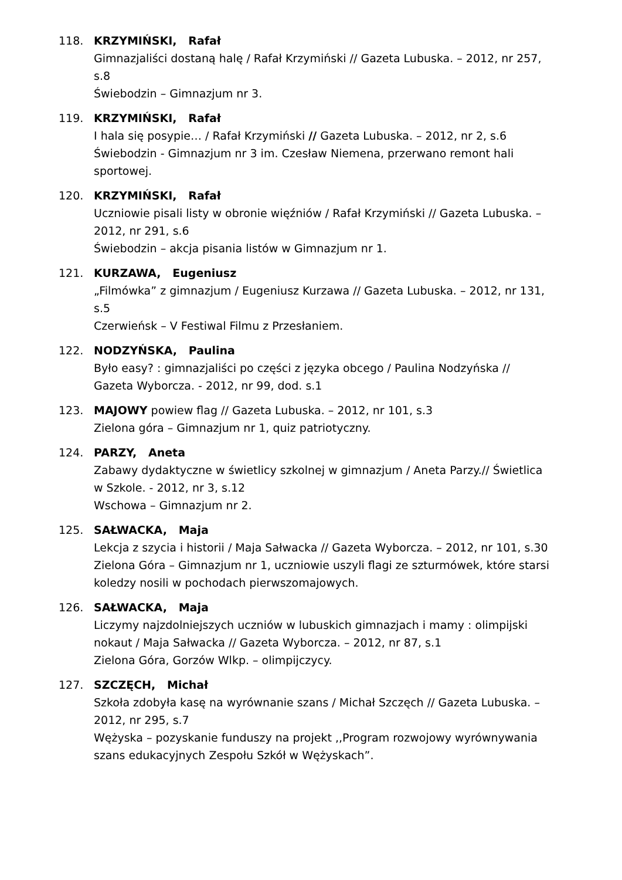118. KRZYMIŃSKI, Rafał
Gimnazjaliści dostaną halę / Rafał Krzymiński // Gazeta Lubuska. – 2012, nr 257, s.8
Świebodzin – Gimnazjum nr 3.
119. KRZYMIŃSKI, Rafał
I hala się posypie… / Rafał Krzymiński // Gazeta Lubuska. – 2012, nr 2, s.6
Świebodzin - Gimnazjum nr 3 im. Czesław Niemena, przerwano remont hali sportowej.
120. KRZYMIŃSKI, Rafał
Uczniowie pisali listy w obronie więźniów / Rafał Krzymiński // Gazeta Lubuska. – 2012, nr 291, s.6
Świebodzin – akcja pisania listów w Gimnazjum nr 1.
121. KURZAWA, Eugeniusz
„Filmówka” z gimnazjum / Eugeniusz Kurzawa // Gazeta Lubuska. – 2012, nr 131, s.5
Czerwieńsk – V Festiwal Filmu z Przesłaniem.
122. NODZYŃSKA, Paulina
Było easy? : gimnazjaliści po części z języka obcego / Paulina Nodzyńska // Gazeta Wyborcza. - 2012, nr 99, dod. s.1
123. MAJOWY powiew flag // Gazeta Lubuska. – 2012, nr 101, s.3
Zielona góra – Gimnazjum nr 1, quiz patriotyczny.
124. PARZY, Aneta
Zabawy dydaktyczne w świetlicy szkolnej w gimnazjum / Aneta Parzy.// Świetlica w Szkole. - 2012, nr 3, s.12
Wschowa – Gimnazjum nr 2.
125. SAŁWACKA, Maja
Lekcja z szycia i historii / Maja Sałwacka // Gazeta Wyborcza. – 2012, nr 101, s.30
Zielona Góra – Gimnazjum nr 1, uczniowie uszyli flagi ze szturmówek, które starsi koledzy nosili w pochodach pierwszomajowych.
126. SAŁWACKA, Maja
Liczymy najzdolniejszych uczniów w lubuskich gimnazjach i mamy : olimpijski nokaut / Maja Sałwacka // Gazeta Wyborcza. – 2012, nr 87, s.1
Zielona Góra, Gorzów Wlkp. – olimpijczycy.
127. SZCZĘCH, Michał
Szkoła zdobyła kasę na wyrównanie szans / Michał Szczęch // Gazeta Lubuska. – 2012, nr 295, s.7
Wężyska – pozyskanie funduszy na projekt ,,Program rozwojowy wyrównywania szans edukacyjnych Zespołu Szkół w Wężyskach”.